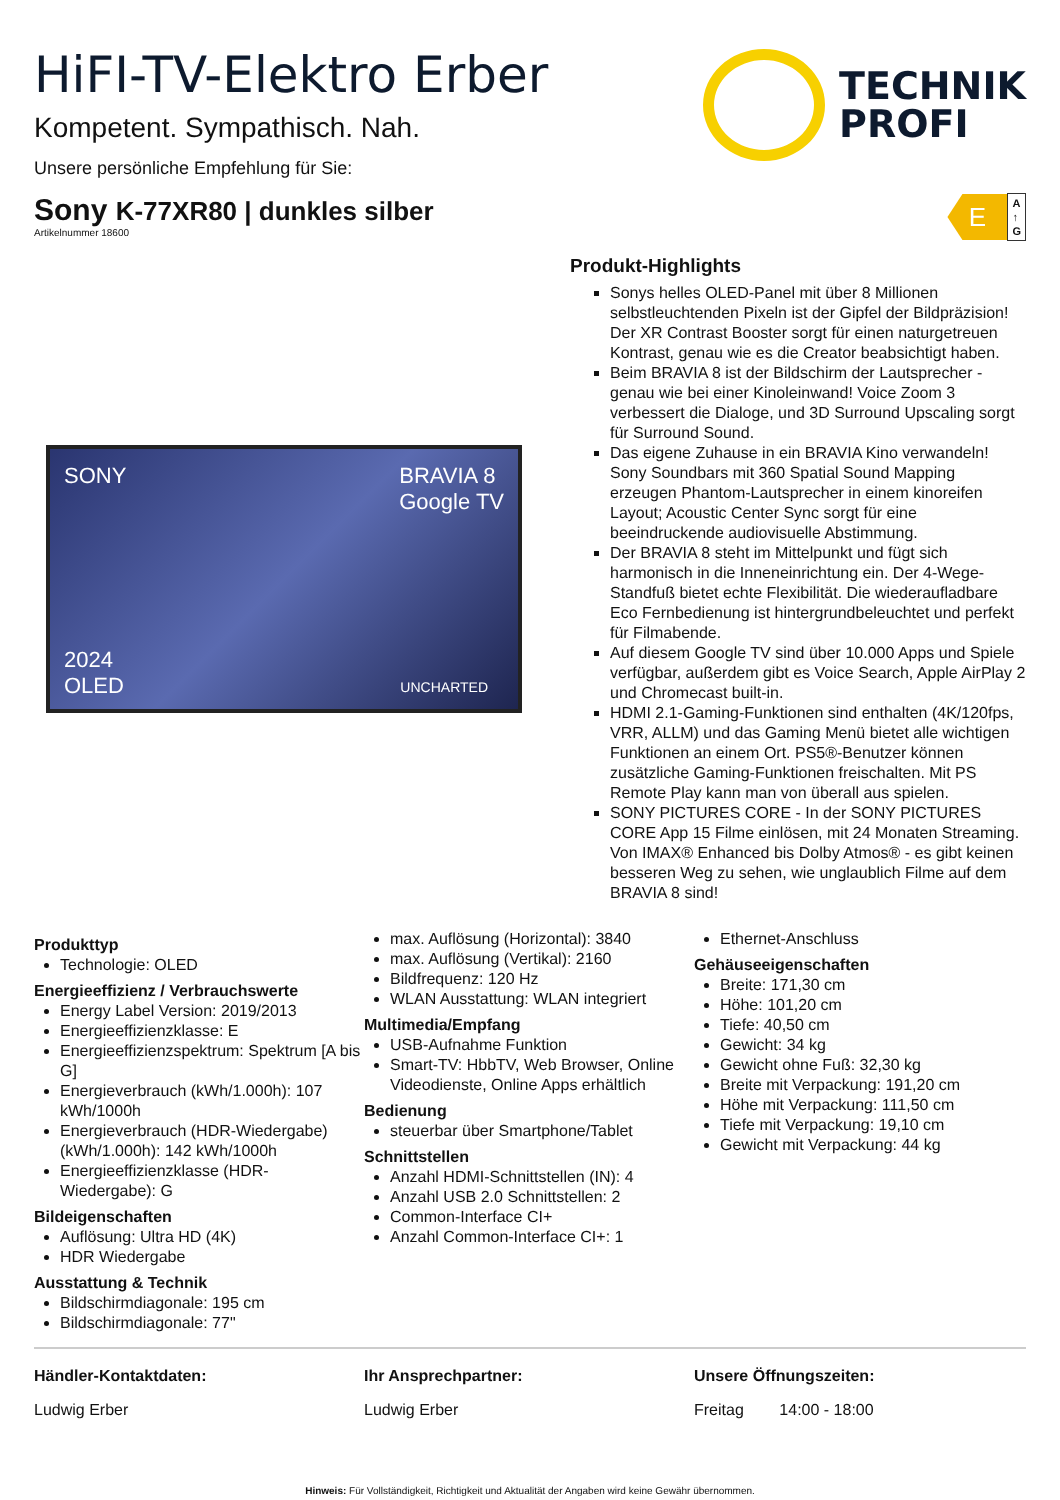HiFI-TV-Elektro Erber
Kompetent. Sympathisch. Nah.
Unsere persönliche Empfehlung für Sie:
TECHNIK
PROFI
Sony K-77XR80 | dunkles silber
Artikelnummer 18600
E
A
↑
G
SONY BRAVIA 8
Google TV
2024
OLED
UNCHARTED
Produkt-Highlights
Sonys helles OLED-Panel mit über 8 Millionen selbstleuchtenden Pixeln ist der Gipfel der Bildpräzision! Der XR Contrast Booster sorgt für einen naturgetreuen Kontrast, genau wie es die Creator beabsichtigt haben.
Beim BRAVIA 8 ist der Bildschirm der Lautsprecher - genau wie bei einer Kinoleinwand! Voice Zoom 3 verbessert die Dialoge, und 3D Surround Upscaling sorgt für Surround Sound.
Das eigene Zuhause in ein BRAVIA Kino verwandeln! Sony Soundbars mit 360 Spatial Sound Mapping erzeugen Phantom-Lautsprecher in einem kinoreifen Layout; Acoustic Center Sync sorgt für eine beeindruckende audiovisuelle Abstimmung.
Der BRAVIA 8 steht im Mittelpunkt und fügt sich harmonisch in die Inneneinrichtung ein. Der 4-Wege-Standfuß bietet echte Flexibilität. Die wiederaufladbare Eco Fernbedienung ist hintergrundbeleuchtet und perfekt für Filmabende.
Auf diesem Google TV sind über 10.000 Apps und Spiele verfügbar, außerdem gibt es Voice Search, Apple AirPlay 2 und Chromecast built-in.
HDMI 2.1-Gaming-Funktionen sind enthalten (4K/120fps, VRR, ALLM) und das Gaming Menü bietet alle wichtigen Funktionen an einem Ort. PS5®-Benutzer können zusätzliche Gaming-Funktionen freischalten. Mit PS Remote Play kann man von überall aus spielen.
SONY PICTURES CORE - In der SONY PICTURES CORE App 15 Filme einlösen, mit 24 Monaten Streaming. Von IMAX® Enhanced bis Dolby Atmos® - es gibt keinen besseren Weg zu sehen, wie unglaublich Filme auf dem BRAVIA 8 sind!
Produkttyp
Technologie: OLED
Energieeffizienz / Verbrauchswerte
Energy Label Version: 2019/2013
Energieeffizienzklasse: E
Energieeffizienzspektrum: Spektrum [A bis G]
Energieverbrauch (kWh/1.000h): 107 kWh/1000h
Energieverbrauch (HDR-Wiedergabe) (kWh/1.000h): 142 kWh/1000h
Energieeffizienzklasse (HDR-Wiedergabe): G
Bildeigenschaften
Auflösung: Ultra HD (4K)
HDR Wiedergabe
Ausstattung & Technik
Bildschirmdiagonale: 195 cm
Bildschirmdiagonale: 77"
max. Auflösung (Horizontal): 3840
max. Auflösung (Vertikal): 2160
Bildfrequenz: 120 Hz
WLAN Ausstattung: WLAN integriert
Multimedia/Empfang
USB-Aufnahme Funktion
Smart-TV: HbbTV, Web Browser, Online Videodienste, Online Apps erhältlich
Bedienung
steuerbar über Smartphone/Tablet
Schnittstellen
Anzahl HDMI-Schnittstellen (IN): 4
Anzahl USB 2.0 Schnittstellen: 2
Common-Interface CI+
Anzahl Common-Interface CI+: 1
Ethernet-Anschluss
Gehäuseeigenschaften
Breite: 171,30 cm
Höhe: 101,20 cm
Tiefe: 40,50 cm
Gewicht: 34 kg
Gewicht ohne Fuß: 32,30 kg
Breite mit Verpackung: 191,20 cm
Höhe mit Verpackung: 111,50 cm
Tiefe mit Verpackung: 19,10 cm
Gewicht mit Verpackung: 44 kg
Händler-Kontaktdaten:
Ludwig Erber
Ihr Ansprechpartner:
Ludwig Erber
Unsere Öffnungszeiten:
Freitag 14:00 - 18:00
Hinweis: Für Vollständigkeit, Richtigkeit und Aktualität der Angaben wird keine Gewähr übernommen.